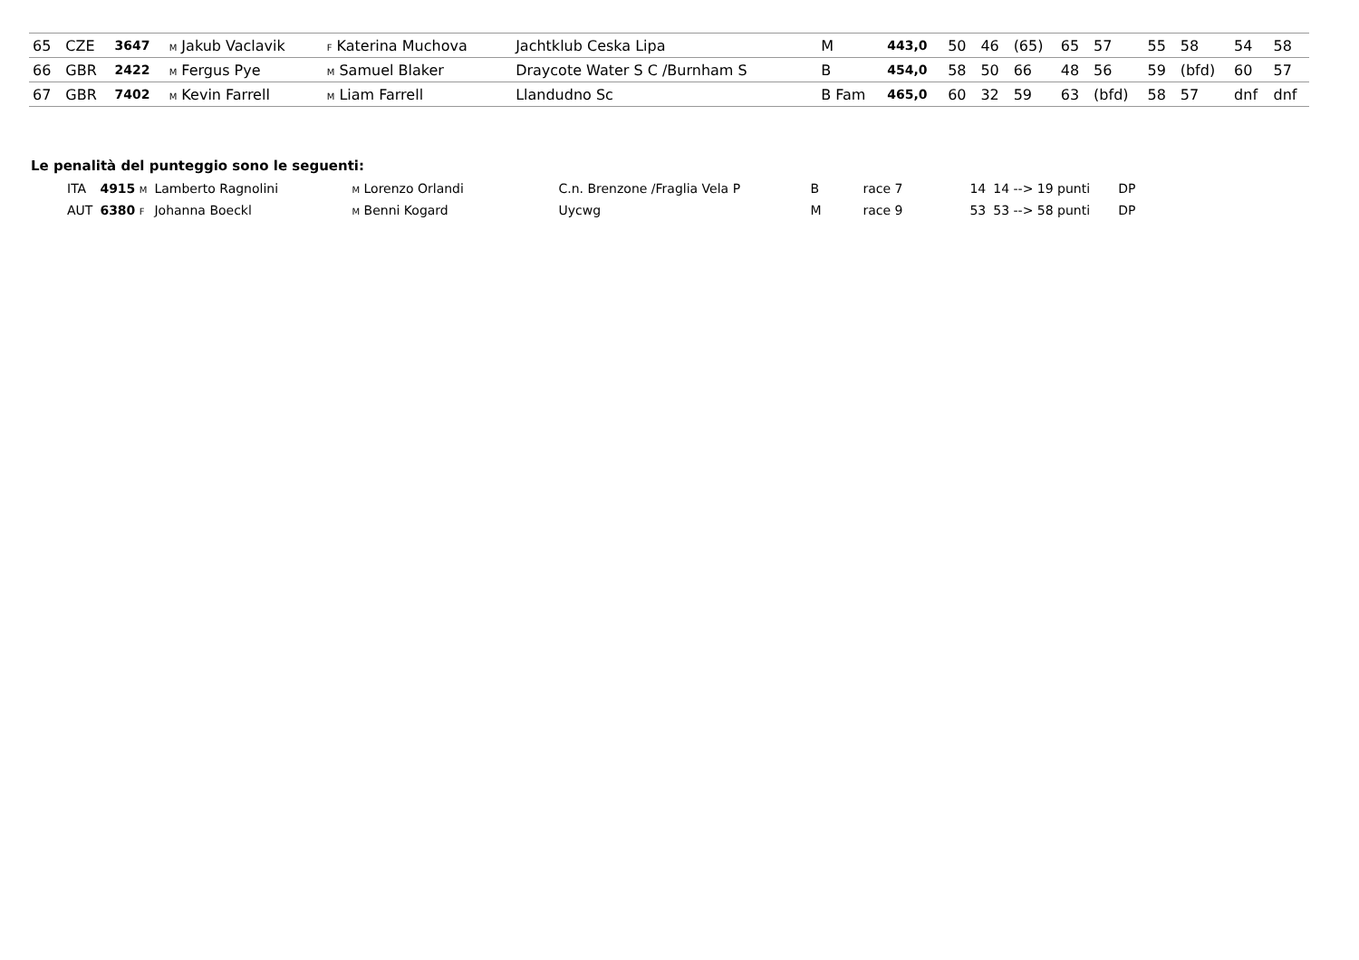| 65 | CZE | 3647 | M Jakub Vaclavik | F Katerina Muchova | Jachtklub Ceska Lipa | M | 443,0 | 50 | 46 | (65) | 65 | 57 | 55 | 58 | 54 | 58 |
| 66 | GBR | 2422 | M Fergus Pye | M Samuel Blaker | Draycote Water S C /Burnham S | B | 454,0 | 58 | 50 | 66 | 48 | 56 | 59 | (bfd) | 60 | 57 |
| 67 | GBR | 7402 | M Kevin Farrell | M Liam Farrell | Llandudno Sc | B Fam | 465,0 | 60 | 32 | 59 | 63 | (bfd) | 58 | 57 | dnf | dnf |
Le penalità del punteggio sono le seguenti:
| ITA | 4915 M | Lamberto Ragnolini | M Lorenzo Orlandi | C.n. Brenzone /Fraglia Vela P | B | race 7 | 14 | 14 --> 19 punti | DP |
| AUT | 6380 F | Johanna Boeckl | M Benni Kogard | Uycwg | M | race 9 | 53 | 53 --> 58 punti | DP |